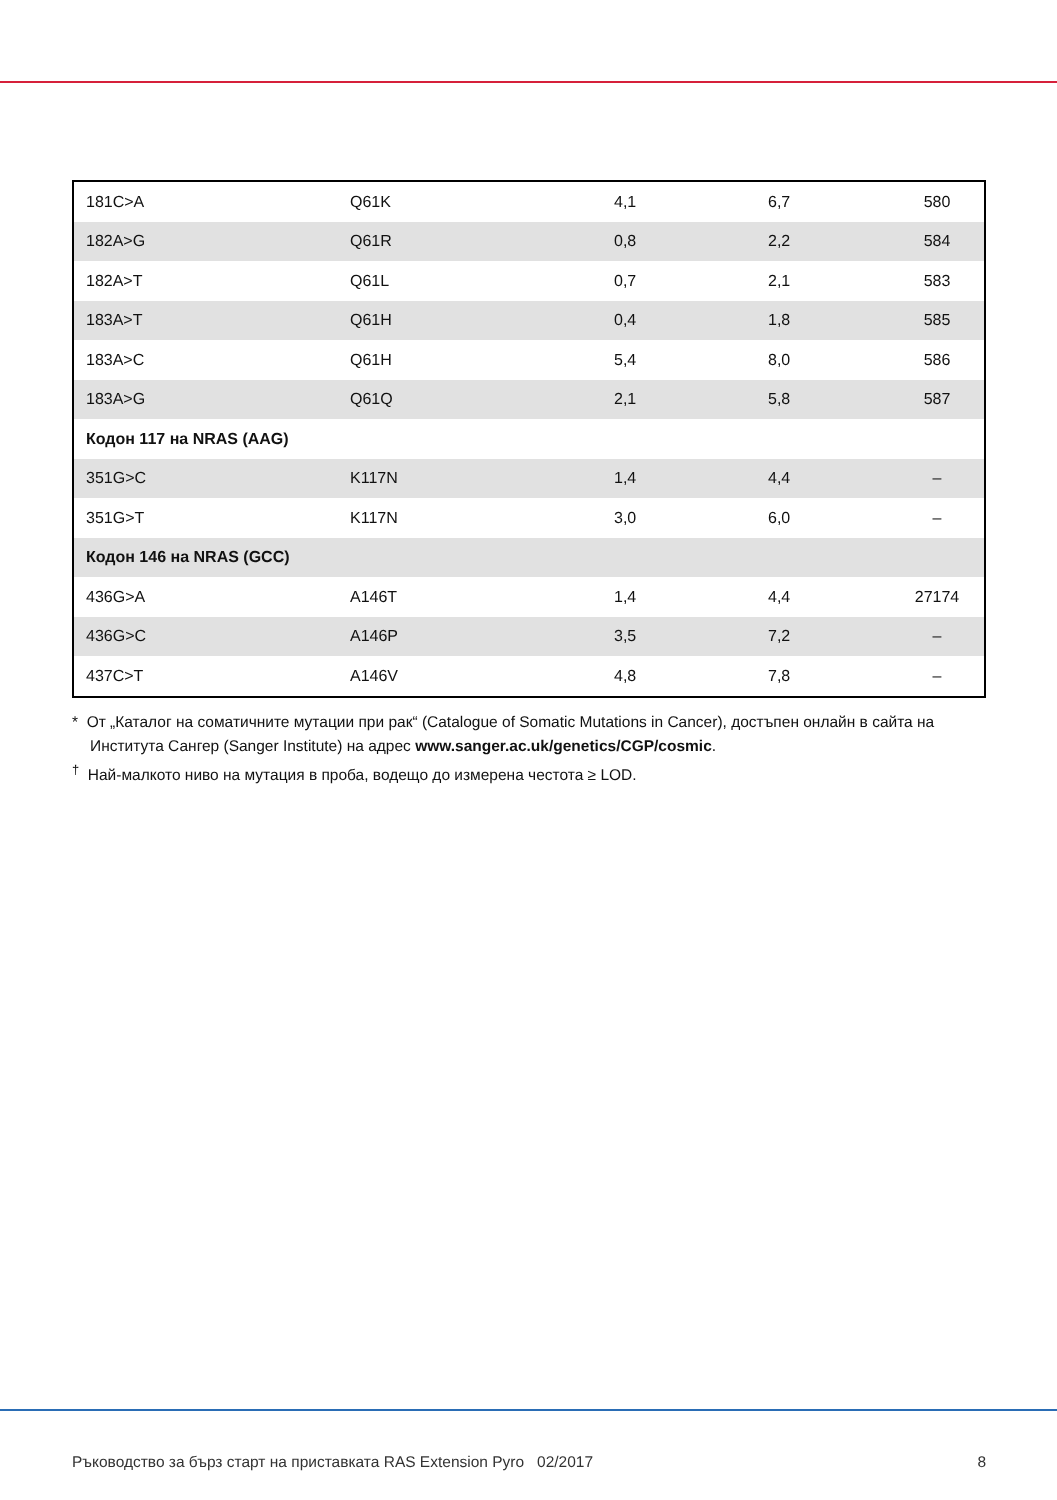| 181C>A | Q61K | 4,1 | 6,7 | 580 |
| 182A>G | Q61R | 0,8 | 2,2 | 584 |
| 182A>T | Q61L | 0,7 | 2,1 | 583 |
| 183A>T | Q61H | 0,4 | 1,8 | 585 |
| 183A>C | Q61H | 5,4 | 8,0 | 586 |
| 183A>G | Q61Q | 2,1 | 5,8 | 587 |
| Кодон 117 на NRAS (AAG) | | | | |
| 351G>C | K117N | 1,4 | 4,4 | – |
| 351G>T | K117N | 3,0 | 6,0 | – |
| Кодон 146 на NRAS (GCC) | | | | |
| 436G>A | A146T | 1,4 | 4,4 | 27174 |
| 436G>C | A146P | 3,5 | 7,2 | – |
| 437C>T | A146V | 4,8 | 7,8 | – |
* От „Каталог на соматичните мутации при рак“ (Catalogue of Somatic Mutations in Cancer), достъпен онлайн в сайта на Института Сангер (Sanger Institute) на адрес www.sanger.ac.uk/genetics/CGP/cosmic.
<sup>†</sup> Най-малкото ниво на мутация в проба, водещо до измерена честота ≥ LOD.
Ръководство за бърз старт на приставката RAS Extension Pyro 02/2017 8